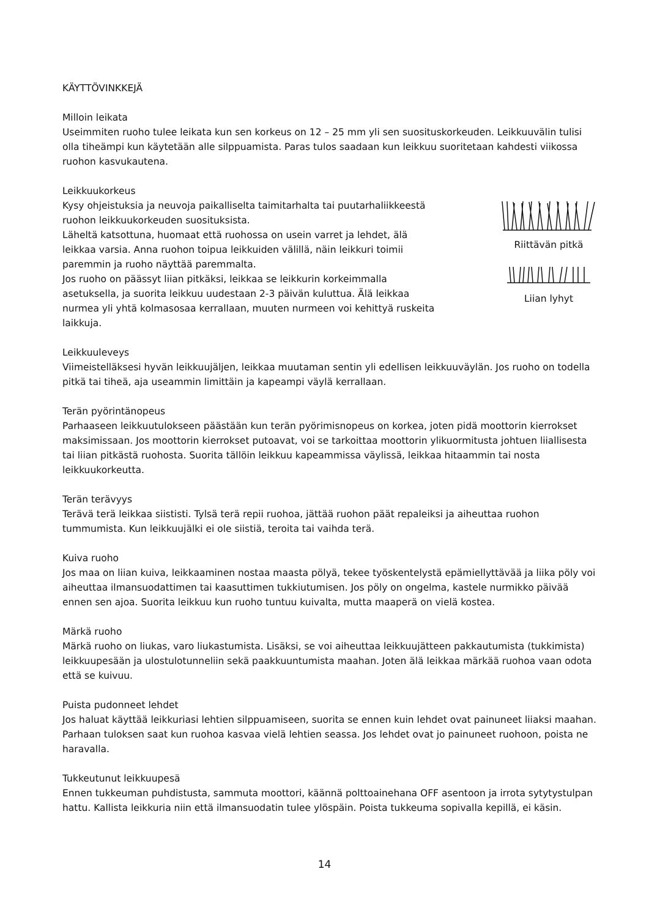KÄYTTÖVINKKEJÄ
Milloin leikata
Useimmiten ruoho tulee leikata kun sen korkeus on 12 – 25 mm yli sen suosituskorkeuden. Leikkuuvälin tulisi olla tiheämpi kun käytetään alle silppuamista. Paras tulos saadaan kun leikkuu suoritetaan kahdesti viikossa ruohon kasvukautena.
Leikkuukorkeus
Kysy ohjeistuksia ja neuvoja paikalliselta taimitarhalta tai puutarhaliikkeestä ruohon leikkuukorkeuden suosituksista.
Läheltä katsottuna, huomaat että ruohossa on usein varret ja lehdet, älä leikkaa varsia. Anna ruohon toipua leikkuiden välillä, näin leikkuri toimii paremmin ja ruoho näyttää paremmalta.
Jos ruoho on päässyt liian pitkäksi, leikkaa se leikkurin korkeimmalla asetuksella, ja suorita leikkuu uudestaan 2-3 päivän kuluttua. Älä leikkaa nurmea yli yhtä kolmasosaa kerrallaan, muuten nurmeen voi kehittyä ruskeita laikkuja.
Riittävän pitkä
Liian lyhyt
Leikkuuleveys
Viimeistelläksesi hyvän leikkuujäljen, leikkaa muutaman sentin yli edellisen leikkuuväylän. Jos ruoho on todella pitkä tai tiheä, aja useammin limittäin ja kapeampi väylä kerrallaan.
Terän pyörintänopeus
Parhaaseen leikkuutulokseen päästään kun terän pyörimisnopeus on korkea, joten pidä moottorin kierrokset maksimissaan. Jos moottorin kierrokset putoavat, voi se tarkoittaa moottorin ylikuormitusta johtuen liiallisesta tai liian pitkästä ruohosta. Suorita tällöin leikkuu kapeammissa väylissä, leikkaa hitaammin tai nosta leikkuukorkeutta.
Terän terävyys
Terävä terä leikkaa siististi. Tylsä terä repii ruohoa, jättää ruohon päät repaleiksi ja aiheuttaa ruohon tummumista. Kun leikkuujälki ei ole siistiä, teroita tai vaihda terä.
Kuiva ruoho
Jos maa on liian kuiva, leikkaaminen nostaa maasta pölyä, tekee työskentelystä epämiellyttävää ja liika pöly voi aiheuttaa ilmansuodattimen tai kaasuttimen tukkiutumisen. Jos pöly on ongelma, kastele nurmikko päivää ennen sen ajoa. Suorita leikkuu kun ruoho tuntuu kuivalta, mutta maaperä on vielä kostea.
Märkä ruoho
Märkä ruoho on liukas, varo liukastumista. Lisäksi, se voi aiheuttaa leikkuujätteen pakkautumista (tukkimista) leikkuupesään ja ulostulotunneliin sekä paakkuuntumista maahan. Joten älä leikkaa märkää ruohoa vaan odota että se kuivuu.
Puista pudonneet lehdet
Jos haluat käyttää leikkuriasi lehtien silppuamiseen, suorita se ennen kuin lehdet ovat painuneet liiaksi maahan. Parhaan tuloksen saat kun ruohoa kasvaa vielä lehtien seassa. Jos lehdet ovat jo painuneet ruohoon, poista ne haravalla.
Tukkeutunut leikkuupesä
Ennen tukkeuman puhdistusta, sammuta moottori, käännä polttoainehana OFF asentoon ja irrota sytytystulpan hattu. Kallista leikkuria niin että ilmansuodatin tulee ylöspäin. Poista tukkeuma sopivalla kepillä, ei käsin.
14